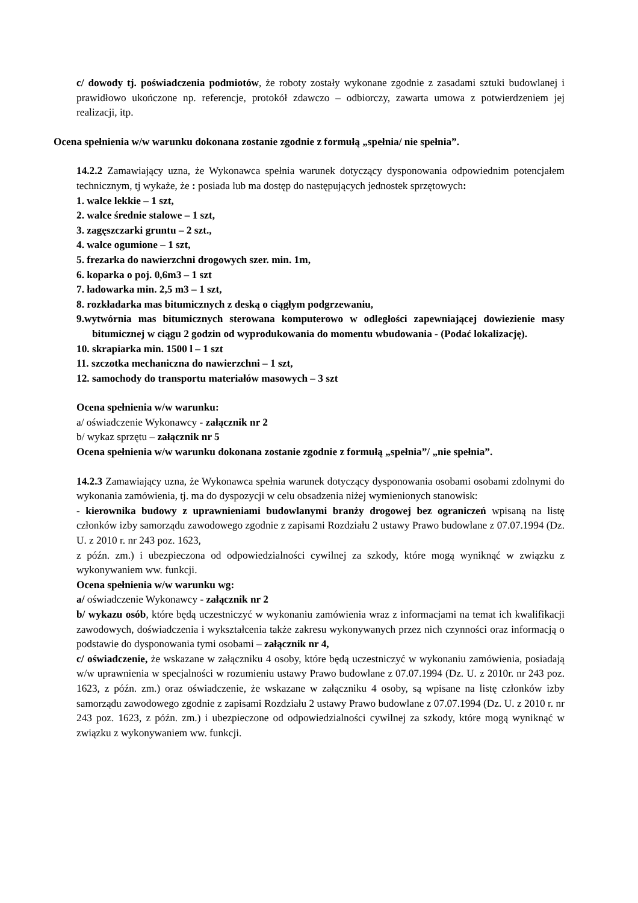c/ dowody tj. poświadczenia podmiotów, że roboty zostały wykonane zgodnie z zasadami sztuki budowlanej i prawidłowo ukończone np. referencje, protokół zdawczo – odbiorczy, zawarta umowa z potwierdzeniem jej realizacji, itp.
Ocena spełnienia w/w warunku dokonana zostanie zgodnie z formułą „spełnia/ nie spełnia”.
14.2.2 Zamawiający uzna, że Wykonawca spełnia warunek dotyczący dysponowania odpowiednim potencjałem technicznym, tj wykaże, że : posiada lub ma dostęp do następujących jednostek sprzętowych:
1. walce lekkie – 1 szt,
2. walce średnie stalowe – 1 szt,
3. zagęszczarki gruntu – 2 szt.,
4. walce ogumione – 1 szt,
5. frezarka do nawierzchni drogowych szer. min. 1m,
6. koparka o poj. 0,6m3 – 1 szt
7. ładowarka min. 2,5 m3 – 1 szt,
8. rozkładarka mas bitumicznych z deską o ciągłym podgrzewaniu,
9.wytwórnia mas bitumicznych sterowana komputerowo w odległości zapewniającej dowiezienie masy bitumicznej w ciągu 2 godzin od wyprodukowania do momentu wbudowania - (Podać lokalizację).
10. skrapiarka min. 1500 l – 1 szt
11. szczotka mechaniczna do nawierzchni – 1 szt,
12. samochody do transportu materiałów masowych – 3 szt
Ocena spełnienia w/w warunku:
a/ oświadczenie Wykonawcy - załącznik nr 2
b/ wykaz sprzętu – załącznik nr 5
Ocena spełnienia w/w warunku dokonana zostanie zgodnie z formułą „spełnia”/ „nie spełnia”.
14.2.3 Zamawiający uzna, że Wykonawca spełnia warunek dotyczący dysponowania osobami osobami zdolnymi do wykonania zamówienia, tj. ma do dyspozycji w celu obsadzenia niżej wymienionych stanowisk:
- kierownika budowy z uprawnieniami budowlanymi branży drogowej bez ograniczeń wpisaną na listę członków izby samorządu zawodowego zgodnie z zapisami Rozdziału 2 ustawy Prawo budowlane z 07.07.1994 (Dz. U. z 2010 r. nr 243 poz. 1623,
z późn. zm.) i ubezpieczona od odpowiedzialności cywilnej za szkody, które mogą wyniknąć w związku z wykonywaniem ww. funkcji.
Ocena spełnienia w/w warunku wg:
a/ oświadczenie Wykonawcy - załącznik nr 2
b/ wykazu osób, które będą uczestniczyć w wykonaniu zamówienia wraz z informacjami na temat ich kwalifikacji zawodowych, doświadczenia i wykształcenia także zakresu wykonywanych przez nich czynności oraz informacją o podstawie do dysponowania tymi osobami – załącznik nr 4,
c/ oświadczenie, że wskazane w załączniku 4 osoby, które będą uczestniczyć w wykonaniu zamówienia, posiadają w/w uprawnienia w specjalności w rozumieniu ustawy Prawo budowlane z 07.07.1994 (Dz. U. z 2010r. nr 243 poz. 1623, z późn. zm.) oraz oświadczenie, że wskazane w załączniku 4 osoby, są wpisane na listę członków izby samorządu zawodowego zgodnie z zapisami Rozdziału 2 ustawy Prawo budowlane z 07.07.1994 (Dz. U. z 2010 r. nr 243 poz. 1623, z późn. zm.) i ubezpieczone od odpowiedzialności cywilnej za szkody, które mogą wyniknąć w związku z wykonywaniem ww. funkcji.